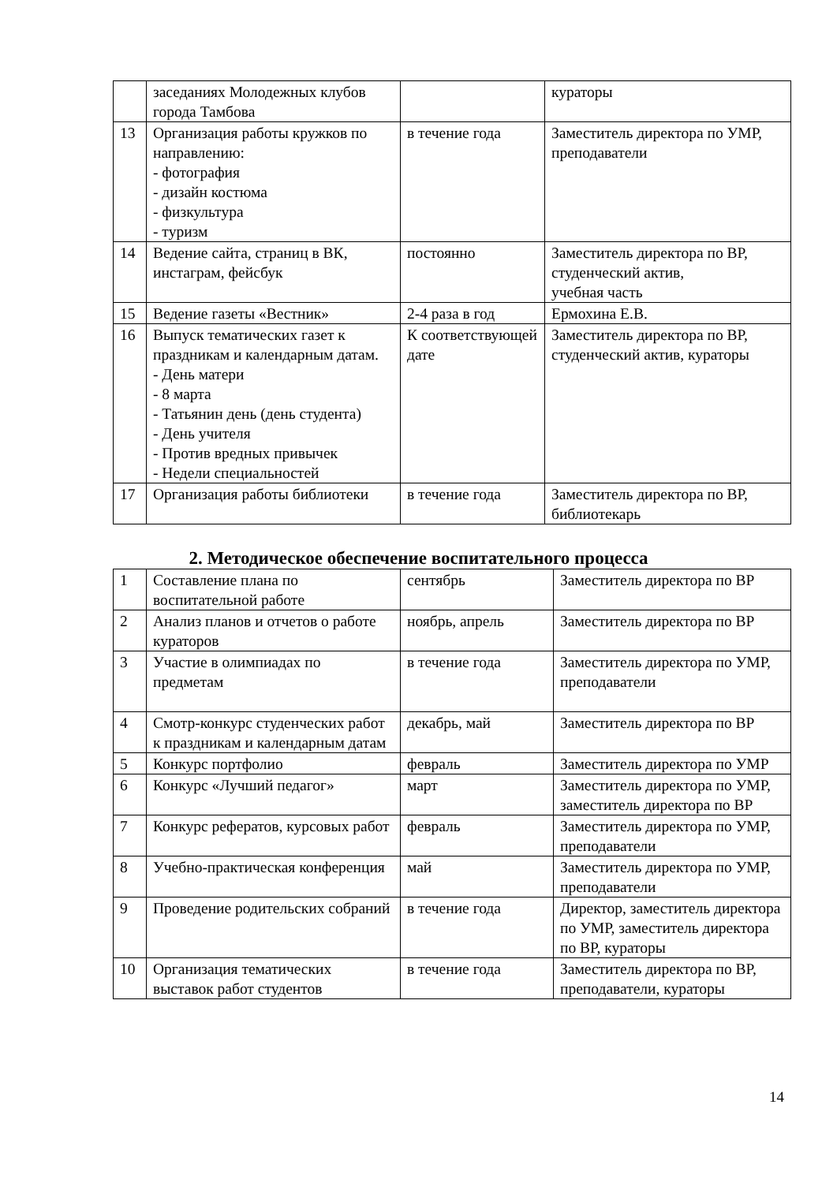| | заседаниях Молодежных клубов города Тамбова | | кураторы |
| 13 | Организация работы кружков по направлению: - фотография - дизайн костюма - физкультура - туризм | в течение года | Заместитель директора по УМР, преподаватели |
| 14 | Ведение сайта, страниц в ВК, инстаграм, фейсбук | постоянно | Заместитель директора по ВР, студенческий актив, учебная часть |
| 15 | Ведение газеты «Вестник» | 2-4 раза в год | Ермохина Е.В. |
| 16 | Выпуск тематических газет к праздникам и календарным датам. - День матери - 8 марта - Татьянин день (день студента) - День учителя - Против вредных привычек - Недели специальностей | К соответствующей дате | Заместитель директора по ВР, студенческий актив, кураторы |
| 17 | Организация работы библиотеки | в течение года | Заместитель директора по ВР, библиотекарь |
2. Методическое обеспечение воспитательного процесса
| 1 | Составление плана по воспитательной работе | сентябрь | Заместитель директора по ВР |
| 2 | Анализ планов и отчетов о работе кураторов | ноябрь, апрель | Заместитель директора по ВР |
| 3 | Участие в олимпиадах по предметам | в течение года | Заместитель директора по УМР, преподаватели |
| 4 | Смотр-конкурс студенческих работ к праздникам и календарным датам | декабрь, май | Заместитель директора по ВР |
| 5 | Конкурс портфолио | февраль | Заместитель директора по УМР |
| 6 | Конкурс «Лучший педагог» | март | Заместитель директора по УМР, заместитель директора по ВР |
| 7 | Конкурс рефератов, курсовых работ | февраль | Заместитель директора по УМР, преподаватели |
| 8 | Учебно-практическая конференция | май | Заместитель директора по УМР, преподаватели |
| 9 | Проведение родительских собраний | в течение года | Директор, заместитель директора по УМР, заместитель директора по ВР, кураторы |
| 10 | Организация тематических выставок работ студентов | в течение года | Заместитель директора по ВР, преподаватели, кураторы |
14